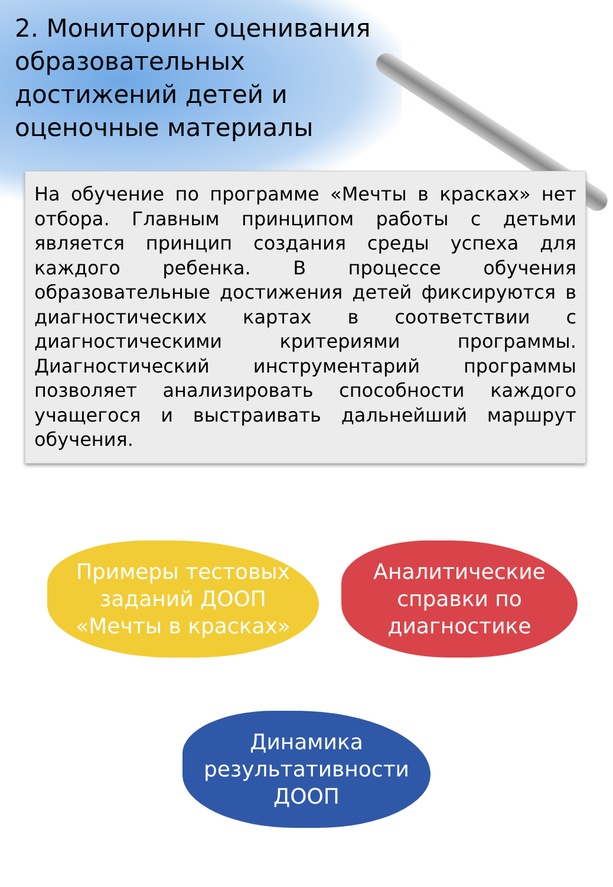2. Мониторинг оценивания образовательных достижений детей и оценочные материалы
На обучение по программе «Мечты в красках» нет отбора. Главным принципом работы с детьми является принцип создания среды успеха для каждого ребенка. В процессе обучения образовательные достижения детей фиксируются в диагностических картах в соответствии с диагностическими критериями программы. Диагностический инструментарий программы позволяет анализировать способности каждого учащегося и выстраивать дальнейший маршрут обучения.
Примеры тестовых заданий ДООП «Мечты в красках»
Аналитические справки по диагностике
Динамика результативности ДООП